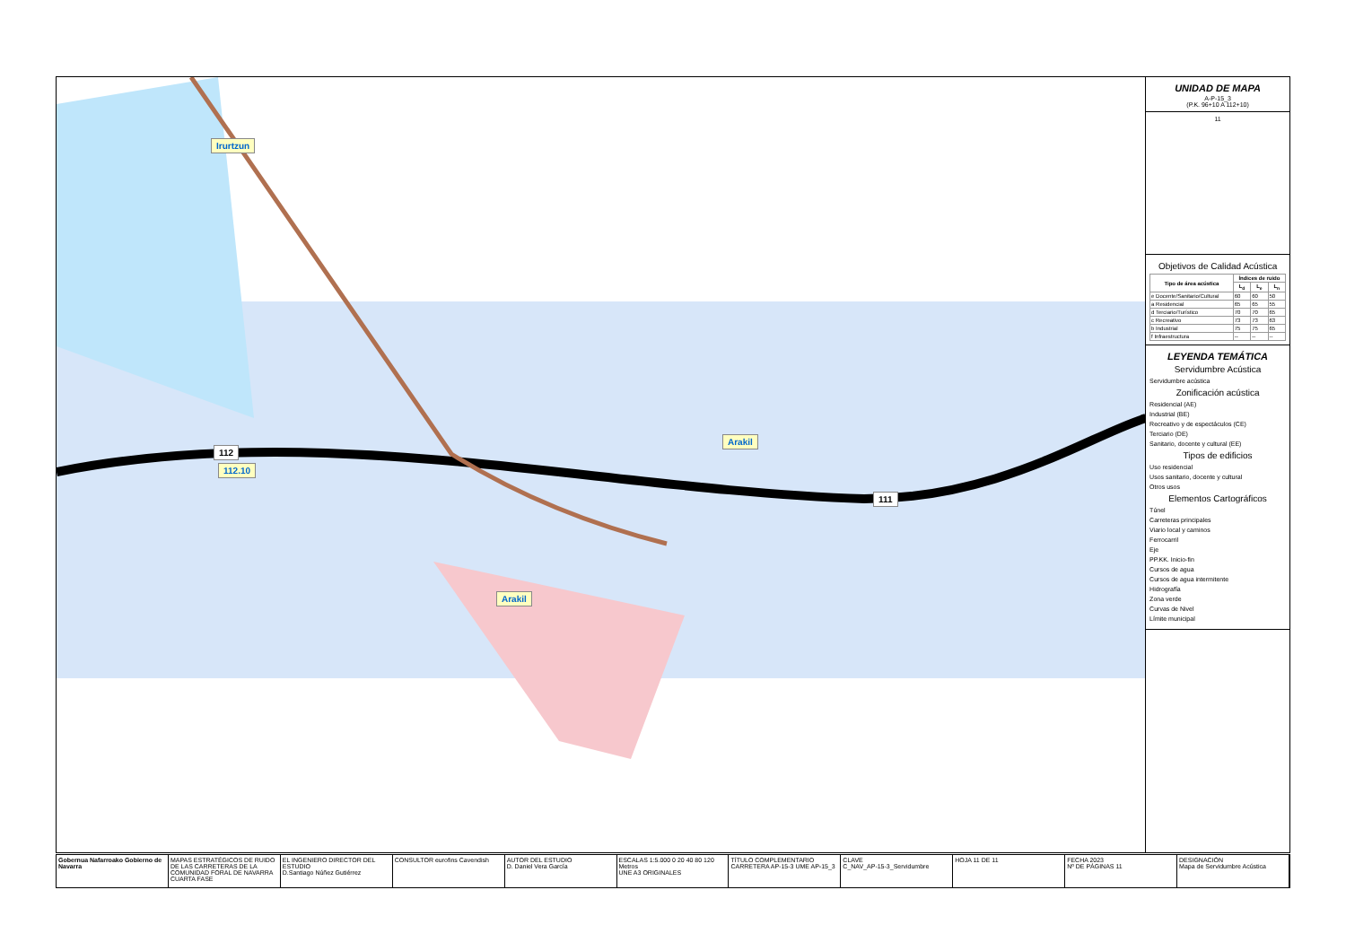Irurtzun
Arakil
Arakil
112.10
112
111
UNIDAD DE MAPA
A-P-15_3
(P.K. 96+10 A 112+10)
11
Objetivos de Calidad Acústica
| Tipo de área acústica | Índices de ruido | | |
| --- | --- | --- | --- |
| | L<sub>d</sub> | L<sub>e</sub> | L<sub>n</sub> |
| e Docente/Sanitario/Cultural | 60 | 60 | 50 |
| a Residencial | 65 | 65 | 55 |
| d Terciario/Turístico | 70 | 70 | 65 |
| c Recreativo | 73 | 73 | 63 |
| b Industrial | 75 | 75 | 65 |
| f Infraestructura | -- | -- | -- |
LEYENDA TEMÁTICA
Servidumbre Acústica
Servidumbre acústica
Zonificación acústica
Residencial (AE)
Industrial (BE)
Recreativo y de espectáculos (CE)
Terciario (DE)
Sanitario, docente y cultural (EE)
Tipos de edificios
Uso residencial
Usos sanitario, docente y cultural
Otros usos
Elementos Cartográficos
Túnel
Carreteras principales
Viario local y caminos
Ferrocarril
Eje
PP.KK. Inicio-fin
Cursos de agua
Cursos de agua intermitente
Hidrografía
Zona verde
Curvas de Nivel
Límite municipal
Gobernua Nafarroako Gobierno de Navarra
MAPAS ESTRATÉGICOS DE RUIDO DE LAS CARRETERAS DE LA COMUNIDAD FORAL DE NAVARRA CUARTA FASE
EL INGENIERO DIRECTOR DEL ESTUDIO
D.Santiago Núñez Gutiérrez
CONSULTOR eurofins Cavendish AUTOR DEL ESTUDIO
D. Daniel Vera García
ESCALAS 1:5.000 0 20 40 80 120 Metros
UNE A3 ORIGINALES
TÍTULO COMPLEMENTARIO
CARRETERA AP-15-3 UME AP-15_3
CLAVE
C_NAV_AP-15-3_Servidumbre
HOJA 11 DE 11 FECHA 2023
Nº DE PÁGINAS 11
DESIGNACIÓN
Mapa de Servidumbre Acústica